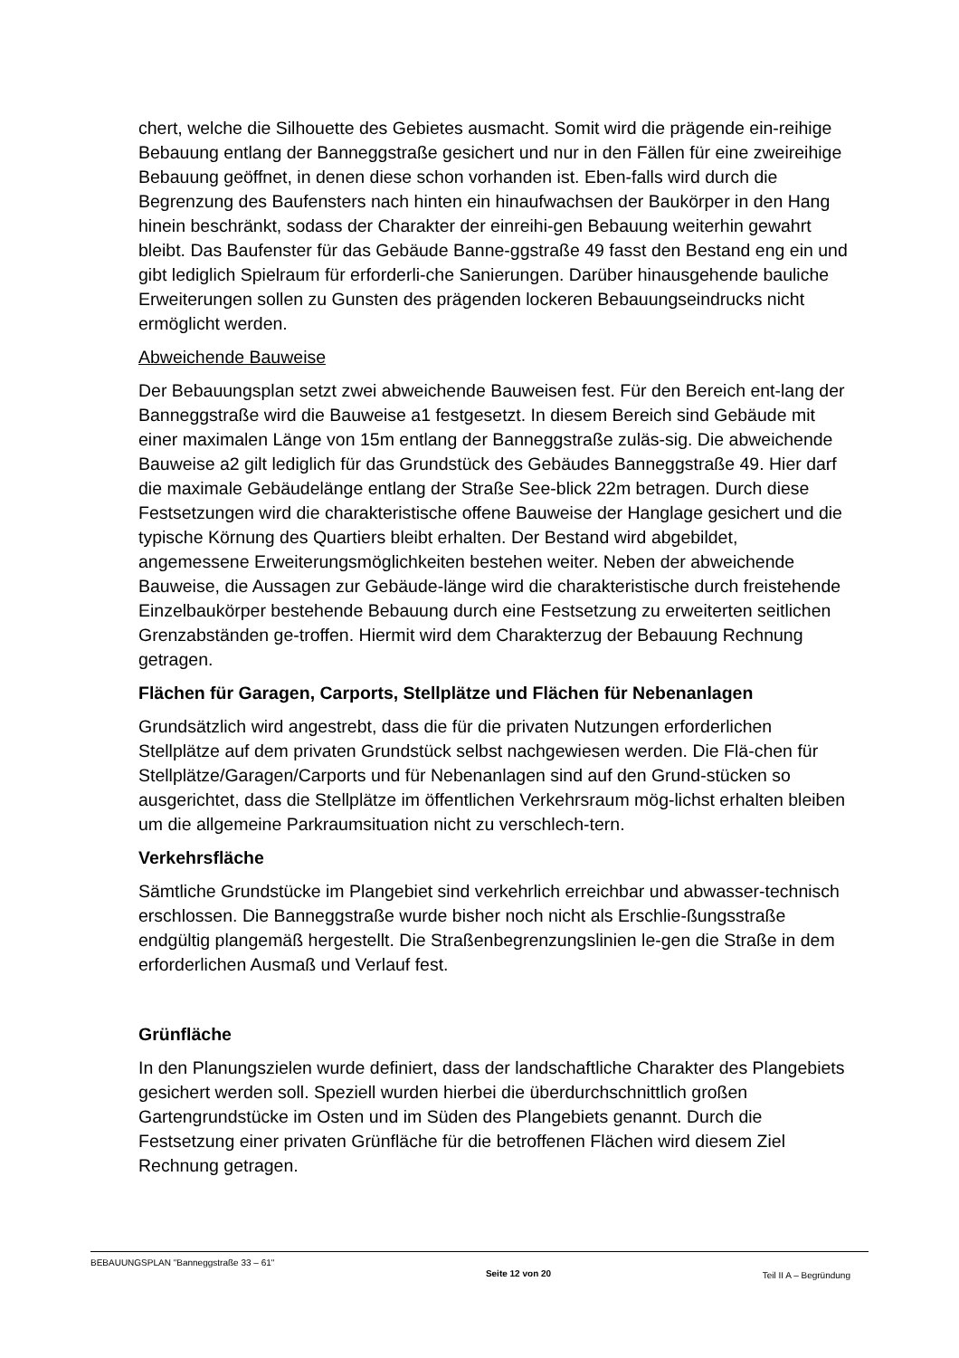chert, welche die Silhouette des Gebietes ausmacht. Somit wird die prägende ein-reihige Bebauung entlang der Banneggstraße gesichert und nur in den Fällen für eine zweireihige Bebauung geöffnet, in denen diese schon vorhanden ist. Eben-falls wird durch die Begrenzung des Baufensters nach hinten ein hinaufwachsen der Baukörper in den Hang hinein beschränkt, sodass der Charakter der einreihi-gen Bebauung weiterhin gewahrt bleibt. Das Baufenster für das Gebäude Banne-ggstraße 49 fasst den Bestand eng ein und gibt lediglich Spielraum für erforderli-che Sanierungen. Darüber hinausgehende bauliche Erweiterungen sollen zu Gunsten des prägenden lockeren Bebauungseindrucks nicht ermöglicht werden.
Abweichende Bauweise
Der Bebauungsplan setzt zwei abweichende Bauweisen fest. Für den Bereich ent-lang der Banneggstraße wird die Bauweise a1 festgesetzt. In diesem Bereich sind Gebäude mit einer maximalen Länge von 15m entlang der Banneggstraße zuläs-sig. Die abweichende Bauweise a2 gilt lediglich für das Grundstück des Gebäudes Banneggstraße 49. Hier darf die maximale Gebäudelänge entlang der Straße See-blick 22m betragen. Durch diese Festsetzungen wird die charakteristische offene Bauweise der Hanglage gesichert und die typische Körnung des Quartiers bleibt erhalten. Der Bestand wird abgebildet, angemessene Erweiterungsmöglichkeiten bestehen weiter. Neben der abweichende Bauweise, die Aussagen zur Gebäude-länge wird die charakteristische durch freistehende Einzelbaukörper bestehende Bebauung durch eine Festsetzung zu erweiterten seitlichen Grenzabständen ge-troffen. Hiermit wird dem Charakterzug der Bebauung Rechnung getragen.
Flächen für Garagen, Carports, Stellplätze und Flächen für Nebenanlagen
Grundsätzlich wird angestrebt, dass die für die privaten Nutzungen erforderlichen Stellplätze auf dem privaten Grundstück selbst nachgewiesen werden. Die Flä-chen für Stellplätze/Garagen/Carports und für Nebenanlagen sind auf den Grund-stücken so ausgerichtet, dass die Stellplätze im öffentlichen Verkehrsraum mög-lichst erhalten bleiben um die allgemeine Parkraumsituation nicht zu verschlech-tern.
Verkehrsfläche
Sämtliche Grundstücke im Plangebiet sind verkehrlich erreichbar und abwasser-technisch erschlossen. Die Banneggstraße wurde bisher noch nicht als Erschlie-ßungsstraße endgültig plangemäß hergestellt. Die Straßenbegrenzungslinien le-gen die Straße in dem erforderlichen Ausmaß und Verlauf fest.
Grünfläche
In den Planungszielen wurde definiert, dass der landschaftliche Charakter des Plangebiets gesichert werden soll. Speziell wurden hierbei die überdurchschnittlich großen Gartengrundstücke im Osten und im Süden des Plangebiets genannt. Durch die Festsetzung einer privaten Grünfläche für die betroffenen Flächen wird diesem Ziel Rechnung getragen.
BEBAUUNGSPLAN "Banneggstraße 33 – 61" Seite 12 von 20 Teil II A – Begründung